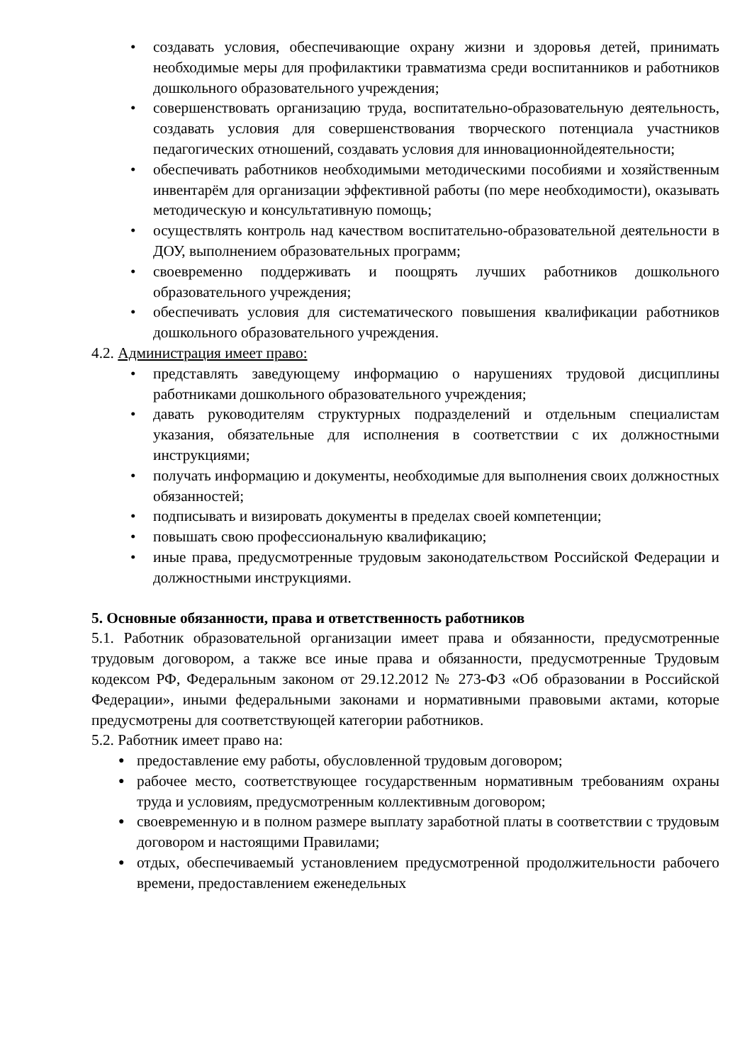• создавать условия, обеспечивающие охрану жизни и здоровья детей, принимать необходимые меры для профилактики травматизма среди воспитанников и работников дошкольного образовательного учреждения;
• совершенствовать организацию труда, воспитательно-образовательную деятельность, создавать условия для совершенствования творческого потенциала участников педагогических отношений, создавать условия для инновационнойдеятельности;
• обеспечивать работников необходимыми методическими пособиями и хозяйственным инвентарём для организации эффективной работы (по мере необходимости), оказывать методическую и консультативную помощь;
• осуществлять контроль над качеством воспитательно-образовательной деятельности в ДОУ, выполнением образовательных программ;
• своевременно поддерживать и поощрять лучших работников дошкольного образовательного учреждения;
• обеспечивать условия для систематического повышения квалификации работников дошкольного образовательного учреждения.
4.2. Администрация имеет право:
• представлять заведующему информацию о нарушениях трудовой дисциплины работниками дошкольного образовательного учреждения;
• давать руководителям структурных подразделений и отдельным специалистам указания, обязательные для исполнения в соответствии с их должностными инструкциями;
• получать информацию и документы, необходимые для выполнения своих должностных обязанностей;
• подписывать и визировать документы в пределах своей компетенции;
• повышать свою профессиональную квалификацию;
• иные права, предусмотренные трудовым законодательством Российской Федерации и должностными инструкциями.
5. Основные обязанности, права и ответственность работников
5.1. Работник образовательной организации имеет права и обязанности, предусмотренные трудовым договором, а также все иные права и обязанности, предусмотренные Трудовым кодексом РФ, Федеральным законом от 29.12.2012 № 273-ФЗ «Об образовании в Российской Федерации», иными федеральными законами и нормативными правовыми актами, которые предусмотрены для соответствующей категории работников.
5.2. Работник имеет право на:
● предоставление ему работы, обусловленной трудовым договором;
● рабочее место, соответствующее государственным нормативным требованиям охраны труда и условиям, предусмотренным коллективным договором;
● своевременную и в полном размере выплату заработной платы в соответствии с трудовым договором и настоящими Правилами;
● отдых, обеспечиваемый установлением предусмотренной продолжительности рабочего времени, предоставлением еженедельных